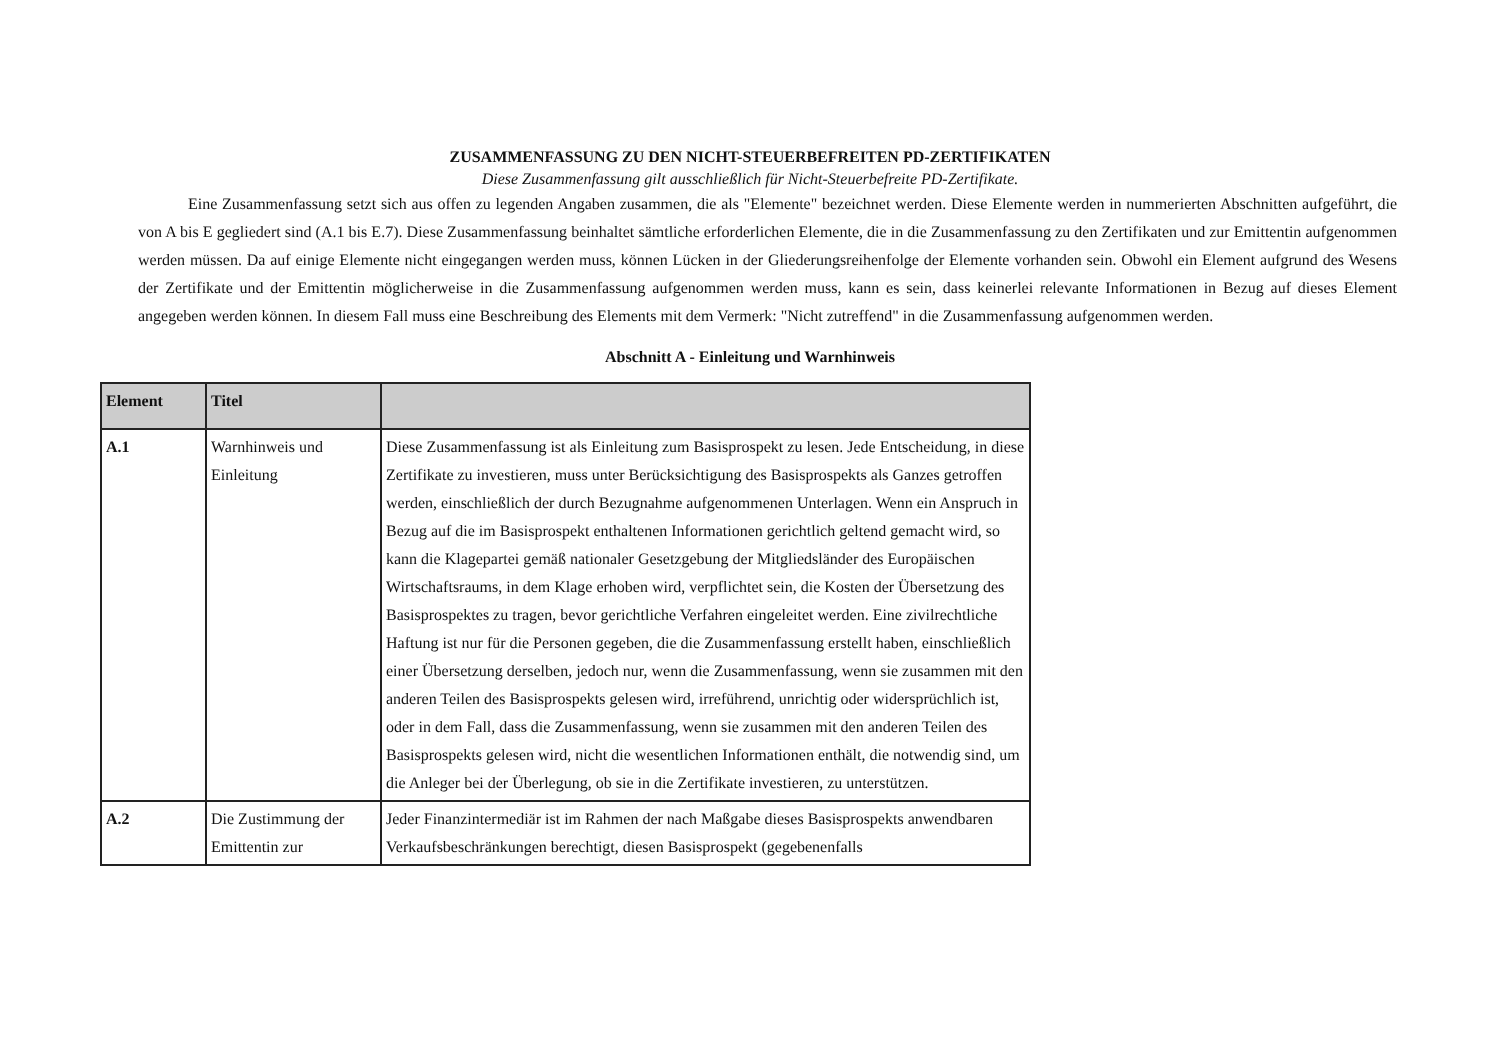ZUSAMMENFASSUNG ZU DEN NICHT-STEUERBEFREITEN PD-ZERTIFIKATEN
Diese Zusammenfassung gilt ausschließlich für Nicht-Steuerbefreite PD-Zertifikate.
Eine Zusammenfassung setzt sich aus offen zu legenden Angaben zusammen, die als "Elemente" bezeichnet werden. Diese Elemente werden in nummerierten Abschnitten aufgeführt, die von A bis E gegliedert sind (A.1 bis E.7). Diese Zusammenfassung beinhaltet sämtliche erforderlichen Elemente, die in die Zusammenfassung zu den Zertifikaten und zur Emittentin aufgenommen werden müssen. Da auf einige Elemente nicht eingegangen werden muss, können Lücken in der Gliederungsreihenfolge der Elemente vorhanden sein. Obwohl ein Element aufgrund des Wesens der Zertifikate und der Emittentin möglicherweise in die Zusammenfassung aufgenommen werden muss, kann es sein, dass keinerlei relevante Informationen in Bezug auf dieses Element angegeben werden können. In diesem Fall muss eine Beschreibung des Elements mit dem Vermerk: "Nicht zutreffend" in die Zusammenfassung aufgenommen werden.
Abschnitt A - Einleitung und Warnhinweis
| Element | Titel | |
| --- | --- | --- |
| A.1 | Warnhinweis und Einleitung | Diese Zusammenfassung ist als Einleitung zum Basisprospekt zu lesen. Jede Entscheidung, in diese Zertifikate zu investieren, muss unter Berücksichtigung des Basisprospekts als Ganzes getroffen werden, einschließlich der durch Bezugnahme aufgenommenen Unterlagen. Wenn ein Anspruch in Bezug auf die im Basisprospekt enthaltenen Informationen gerichtlich geltend gemacht wird, so kann die Klagepartei gemäß nationaler Gesetzgebung der Mitgliedsländer des Europäischen Wirtschaftsraums, in dem Klage erhoben wird, verpflichtet sein, die Kosten der Übersetzung des Basisprospektes zu tragen, bevor gerichtliche Verfahren eingeleitet werden. Eine zivilrechtliche Haftung ist nur für die Personen gegeben, die die Zusammenfassung erstellt haben, einschließlich einer Übersetzung derselben, jedoch nur, wenn die Zusammenfassung, wenn sie zusammen mit den anderen Teilen des Basisprospekts gelesen wird, irreführend, unrichtig oder widersprüchlich ist, oder in dem Fall, dass die Zusammenfassung, wenn sie zusammen mit den anderen Teilen des Basisprospekts gelesen wird, nicht die wesentlichen Informationen enthält, die notwendig sind, um die Anleger bei der Überlegung, ob sie in die Zertifikate investieren, zu unterstützen. |
| A.2 | Die Zustimmung der Emittentin zur | Jeder Finanzintermediär ist im Rahmen der nach Maßgabe dieses Basisprospekts anwendbaren Verkaufsbeschränkungen berechtigt, diesen Basisprospekt (gegebenenfalls |